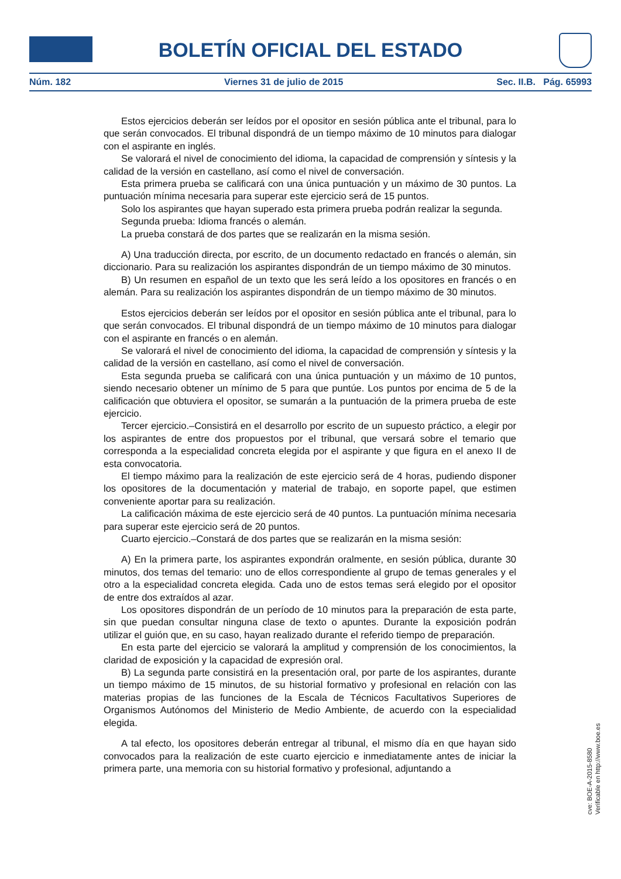BOLETÍN OFICIAL DEL ESTADO
Núm. 182 Viernes 31 de julio de 2015 Sec. II.B. Pág. 65993
Estos ejercicios deberán ser leídos por el opositor en sesión pública ante el tribunal, para lo que serán convocados. El tribunal dispondrá de un tiempo máximo de 10 minutos para dialogar con el aspirante en inglés.
Se valorará el nivel de conocimiento del idioma, la capacidad de comprensión y síntesis y la calidad de la versión en castellano, así como el nivel de conversación.
Esta primera prueba se calificará con una única puntuación y un máximo de 30 puntos. La puntuación mínima necesaria para superar este ejercicio será de 15 puntos.
Solo los aspirantes que hayan superado esta primera prueba podrán realizar la segunda.
Segunda prueba: Idioma francés o alemán.
La prueba constará de dos partes que se realizarán en la misma sesión.
A) Una traducción directa, por escrito, de un documento redactado en francés o alemán, sin diccionario. Para su realización los aspirantes dispondrán de un tiempo máximo de 30 minutos.
B) Un resumen en español de un texto que les será leído a los opositores en francés o en alemán. Para su realización los aspirantes dispondrán de un tiempo máximo de 30 minutos.
Estos ejercicios deberán ser leídos por el opositor en sesión pública ante el tribunal, para lo que serán convocados. El tribunal dispondrá de un tiempo máximo de 10 minutos para dialogar con el aspirante en francés o en alemán.
Se valorará el nivel de conocimiento del idioma, la capacidad de comprensión y síntesis y la calidad de la versión en castellano, así como el nivel de conversación.
Esta segunda prueba se calificará con una única puntuación y un máximo de 10 puntos, siendo necesario obtener un mínimo de 5 para que puntúe. Los puntos por encima de 5 de la calificación que obtuviera el opositor, se sumarán a la puntuación de la primera prueba de este ejercicio.
Tercer ejercicio.–Consistirá en el desarrollo por escrito de un supuesto práctico, a elegir por los aspirantes de entre dos propuestos por el tribunal, que versará sobre el temario que corresponda a la especialidad concreta elegida por el aspirante y que figura en el anexo II de esta convocatoria.
El tiempo máximo para la realización de este ejercicio será de 4 horas, pudiendo disponer los opositores de la documentación y material de trabajo, en soporte papel, que estimen conveniente aportar para su realización.
La calificación máxima de este ejercicio será de 40 puntos. La puntuación mínima necesaria para superar este ejercicio será de 20 puntos.
Cuarto ejercicio.–Constará de dos partes que se realizarán en la misma sesión:
A) En la primera parte, los aspirantes expondrán oralmente, en sesión pública, durante 30 minutos, dos temas del temario: uno de ellos correspondiente al grupo de temas generales y el otro a la especialidad concreta elegida. Cada uno de estos temas será elegido por el opositor de entre dos extraídos al azar.
Los opositores dispondrán de un período de 10 minutos para la preparación de esta parte, sin que puedan consultar ninguna clase de texto o apuntes. Durante la exposición podrán utilizar el guión que, en su caso, hayan realizado durante el referido tiempo de preparación.
En esta parte del ejercicio se valorará la amplitud y comprensión de los conocimientos, la claridad de exposición y la capacidad de expresión oral.
B) La segunda parte consistirá en la presentación oral, por parte de los aspirantes, durante un tiempo máximo de 15 minutos, de su historial formativo y profesional en relación con las materias propias de las funciones de la Escala de Técnicos Facultativos Superiores de Organismos Autónomos del Ministerio de Medio Ambiente, de acuerdo con la especialidad elegida.
A tal efecto, los opositores deberán entregar al tribunal, el mismo día en que hayan sido convocados para la realización de este cuarto ejercicio e inmediatamente antes de iniciar la primera parte, una memoria con su historial formativo y profesional, adjuntando a
cve: BOE-A-2015-8580
Verificable en http://www.boe.es